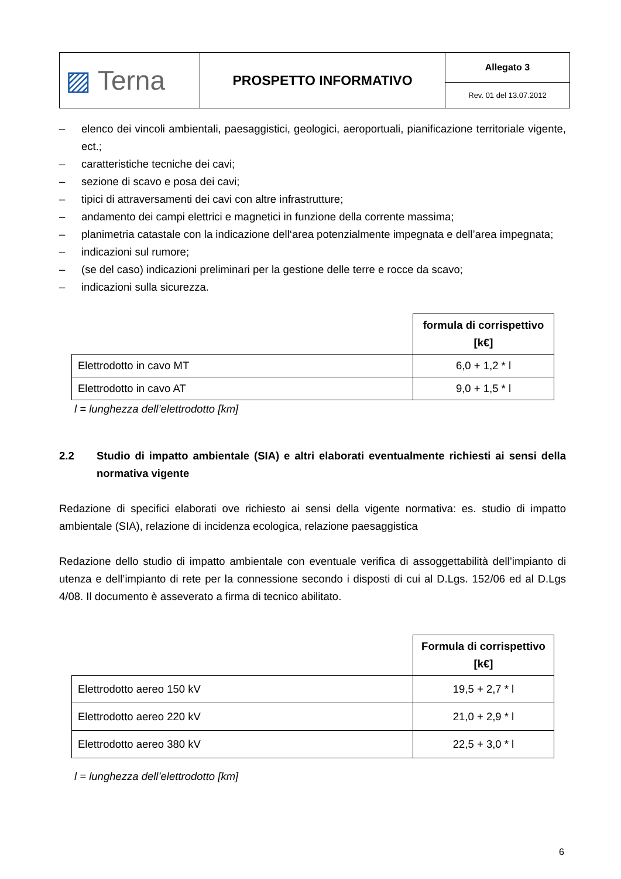| ▨ Terna | PROSPETTO INFORMATIVO | Allegato 3 |
| | | Rev. 01 del 13.07.2012 |
– elenco dei vincoli ambientali, paesaggistici, geologici, aeroportuali, pianificazione territoriale vigente, ect.;
– caratteristiche tecniche dei cavi;
– sezione di scavo e posa dei cavi;
– tipici di attraversamenti dei cavi con altre infrastrutture;
– andamento dei campi elettrici e magnetici in funzione della corrente massima;
– planimetria catastale con la indicazione dell‘area potenzialmente impegnata e dell’area impegnata;
– indicazioni sul rumore;
– (se del caso) indicazioni preliminari per la gestione delle terre e rocce da scavo;
– indicazioni sulla sicurezza.
| | formula di corrispettivo [k€] |
| Elettrodotto in cavo MT | 6,0 + 1,2 * l |
| Elettrodotto in cavo AT | 9,0 + 1,5 * l |
l = lunghezza dell’elettrodotto [km]
2.2 Studio di impatto ambientale (SIA) e altri elaborati eventualmente richiesti ai sensi della normativa vigente
Redazione di specifici elaborati ove richiesto ai sensi della vigente normativa: es. studio di impatto ambientale (SIA), relazione di incidenza ecologica, relazione paesaggistica
Redazione dello studio di impatto ambientale con eventuale verifica di assoggettabilità dell’impianto di utenza e dell’impianto di rete per la connessione secondo i disposti di cui al D.Lgs. 152/06 ed al D.Lgs 4/08. Il documento è asseverato a firma di tecnico abilitato.
| | Formula di corrispettivo [k€] |
| Elettrodotto aereo 150 kV | 19,5 + 2,7 * l |
| Elettrodotto aereo 220 kV | 21,0 + 2,9 * l |
| Elettrodotto aereo 380 kV | 22,5 + 3,0 * l |
l = lunghezza dell’elettrodotto [km]
6